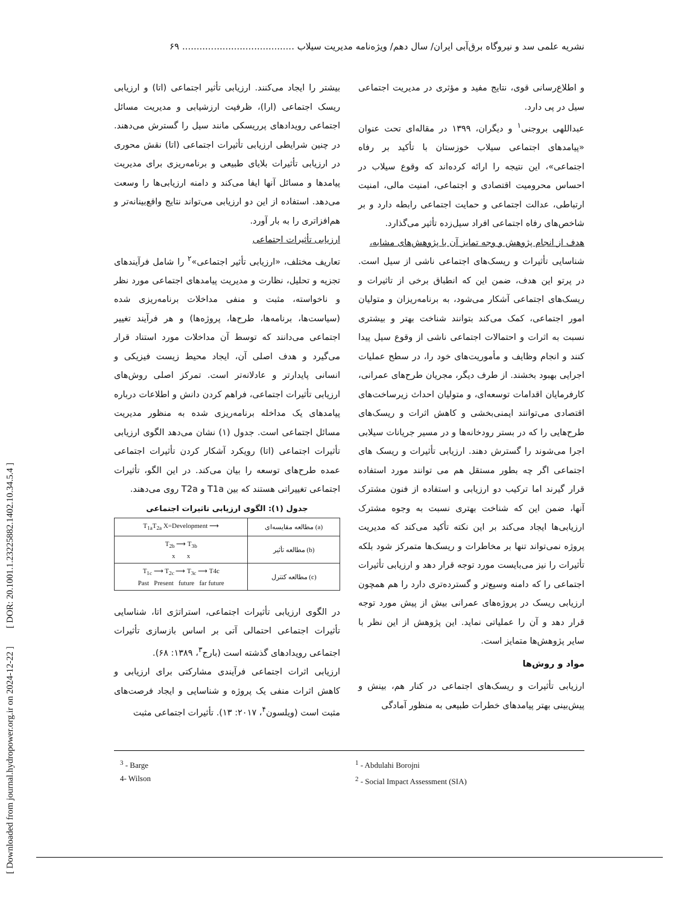[ Downloaded from journal.hydropower.org.ir on 2024-12-22 ] [ DOR: 20.1001.1.23225882.1402.10.34.5.4 ]
نشریه علمی سد و نیروگاه برق‌آبی ایران/ سال دهم/ ویژه‌نامه مدیریت سیلاب ....................................... ۶۹
و اطلاع‌رسانی قوی، نتایج مفید و مؤثری در مدیریت اجتماعی سیل در پی دارد.
عبداللهی بروجنی<sup>۱</sup> و دیگران، ۱۳۹۹ در مقاله‌ای تحت عنوان «پیامدهای اجتماعی سیلاب خوزستان با تأکید بر رفاه اجتماعی»، این نتیجه را ارائه کرده‌اند که وقوع سیلاب در احساس محرومیت اقتصادی و اجتماعی، امنیت مالی، امنیت ارتباطی، عدالت اجتماعی و حمایت اجتماعی رابطه دارد و بر شاخص‌های رفاه اجتماعی افراد سیل‌زده تأثیر می‌گذارد.
هدف از انجام پژوهش و وجه تمایز آن با پژوهش‌های مشابه،
شناسایی تأثیرات و ریسک‌های اجتماعی ناشی از سیل است. در پرتو این هدف، ضمن این که انطباق برخی از تاثیرات و ریسک‌های اجتماعی آشکار می‌شود، به برنامه‌ریزان و متولیان امور اجتماعی، کمک می‌کند بتوانند شناخت بهتر و بیشتری نسبت به اثرات و احتمالات اجتماعی ناشی از وقوع سیل پیدا کنند و انجام وظایف و مأموریت‌های خود را، در سطح عملیات اجرایی بهبود بخشند. از طرف دیگر، مجریان طرح‌های عمرانی، کارفرمایان اقدامات توسعه‌ای، و متولیان احداث زیرساخت‌های اقتصادی می‌توانند ایمنی‌بخشی و کاهش اثرات و ریسک‌های طرح‌هایی را که در بستر رودخانه‌ها و در مسیر جریانات سیلابی اجرا می‌شوند را گسترش دهند. ارزیابی تأثیرات و ریسک های اجتماعی اگر چه بطور مستقل هم می توانند مورد استفاده قرار گیرند اما ترکیب دو ارزیابی و استفاده از فنون مشترک آنها، ضمن این که شناخت بهتری نسبت به وجوه مشترک ارزیابی‌ها ایجاد می‌کند بر این نکته تأکید می‌کند که مدیریت پروژه نمی‌تواند تنها بر مخاطرات و ریسک‌ها متمرکز شود بلکه تأثیرات را نیز می‌بایست مورد توجه قرار دهد و ارزیابی تأثیرات اجتماعی را که دامنه وسیع‌تر و گسترده‌تری دارد را هم همچون ارزیابی ریسک در پروژه‌های عمرانی بیش از پیش مورد توجه قرار دهد و آن را عملیاتی نماید. این پژوهش از این نظر با سایر پژوهش‌ها متمایز است.
مواد و روش‌ها
ارزیابی تأثیرات و ریسک‌های اجتماعی در کنار هم، بینش و پیش‌بینی بهتر پیامدهای خطرات طبیعی به منظور آمادگی
بیشتر را ایجاد می‌کنند. ارزیابی تأثیر اجتماعی (اتا) و ارزیابی ریسک اجتماعی (ارا)، ظرفیت ارزشیابی و مدیریت مسائل اجتماعی رویدادهای پرریسکی مانند سیل را گسترش می‌دهند. در چنین شرایطی ارزیابی تأثیرات اجتماعی (اتا) نقش محوری در ارزیابی تأثیرات بلایای طبیعی و برنامه‌ریزی برای مدیریت پیامدها و مسائل آنها ایفا می‌کند و دامنه ارزیابی‌ها را وسعت می‌دهد. استفاده از این دو ارزیابی می‌تواند نتایج واقع‌بینانه‌تر و هم‌افزاتری را به بار آورد.
ارزیابی تأثیرات اجتماعی
تعاریف مختلف، «ارزیابی تأثیر اجتماعی»<sup>۲</sup> را شامل فرآیندهای تجزیه و تحلیل، نظارت و مدیریت پیامدهای اجتماعی مورد نظر و ناخواسته، مثبت و منفی مداخلات برنامه‌ریزی شده (سیاست‌ها، برنامه‌ها، طرح‌ها، پروژه‌ها) و هر فرآیند تغییر اجتماعی می‌دانند که توسط آن مداخلات مورد استناد قرار می‌گیرد و هدف اصلی آن، ایجاد محیط زیست فیزیکی و انسانی پایدارتر و عادلانه‌تر است. تمرکز اصلی روش‌های ارزیابی تأثیرات اجتماعی، فراهم کردن دانش و اطلاعات درباره پیامدهای یک مداخله برنامه‌ریزی شده به منظور مدیریت مسائل اجتماعی است. جدول (۱) نشان می‌دهد الگوی ارزیابی تأثیرات اجتماعی (اتا) رویکرد آشکار کردن تأثیرات اجتماعی عمده طرح‌های توسعه را بیان می‌کند. در این الگو، تأثیرات اجتماعی تغییراتی هستند که بین T1a و T2a روی می‌دهند.
جدول (۱): الگوی ارزیابی تاثیرات اجتماعی
| T<sub>1a</sub>T<sub>2a</sub> X=Development ⟶ | مطالعه مقایسه‌ای (a) |
| T<sub>2b</sub> ⟶ T<sub>3b</sub> x x | مطالعه تأثیر (b) |
| T<sub>1c</sub> ⟶ T<sub>2c</sub> ⟶ T<sub>3c</sub> ⟶ T4c Past Present future far future | مطالعه کنترل (c) |
در الگوی ارزیابی تأثیرات اجتماعی، استراتژی اتا، شناسایی تأثیرات اجتماعی احتمالی آتی بر اساس بازسازی تأثیرات اجتماعی رویدادهای گذشته است (بارج<sup>۳</sup>، ۱۳۸۹: ۶۸).
ارزیابی اثرات اجتماعی فرآیندی مشارکتی برای ارزیابی و کاهش اثرات منفی یک پروژه و شناسایی و ایجاد فرصت‌های مثبت است (ویلسون<sup>۴</sup>، ۲۰۱۷: ۱۳). تأثیرات اجتماعی مثبت
<sup>3</sup> - Barge
4- Wilson
<sup>1</sup> - Abdulahi Borojni
<sup>2</sup> - Social Impact Assessment (SIA)